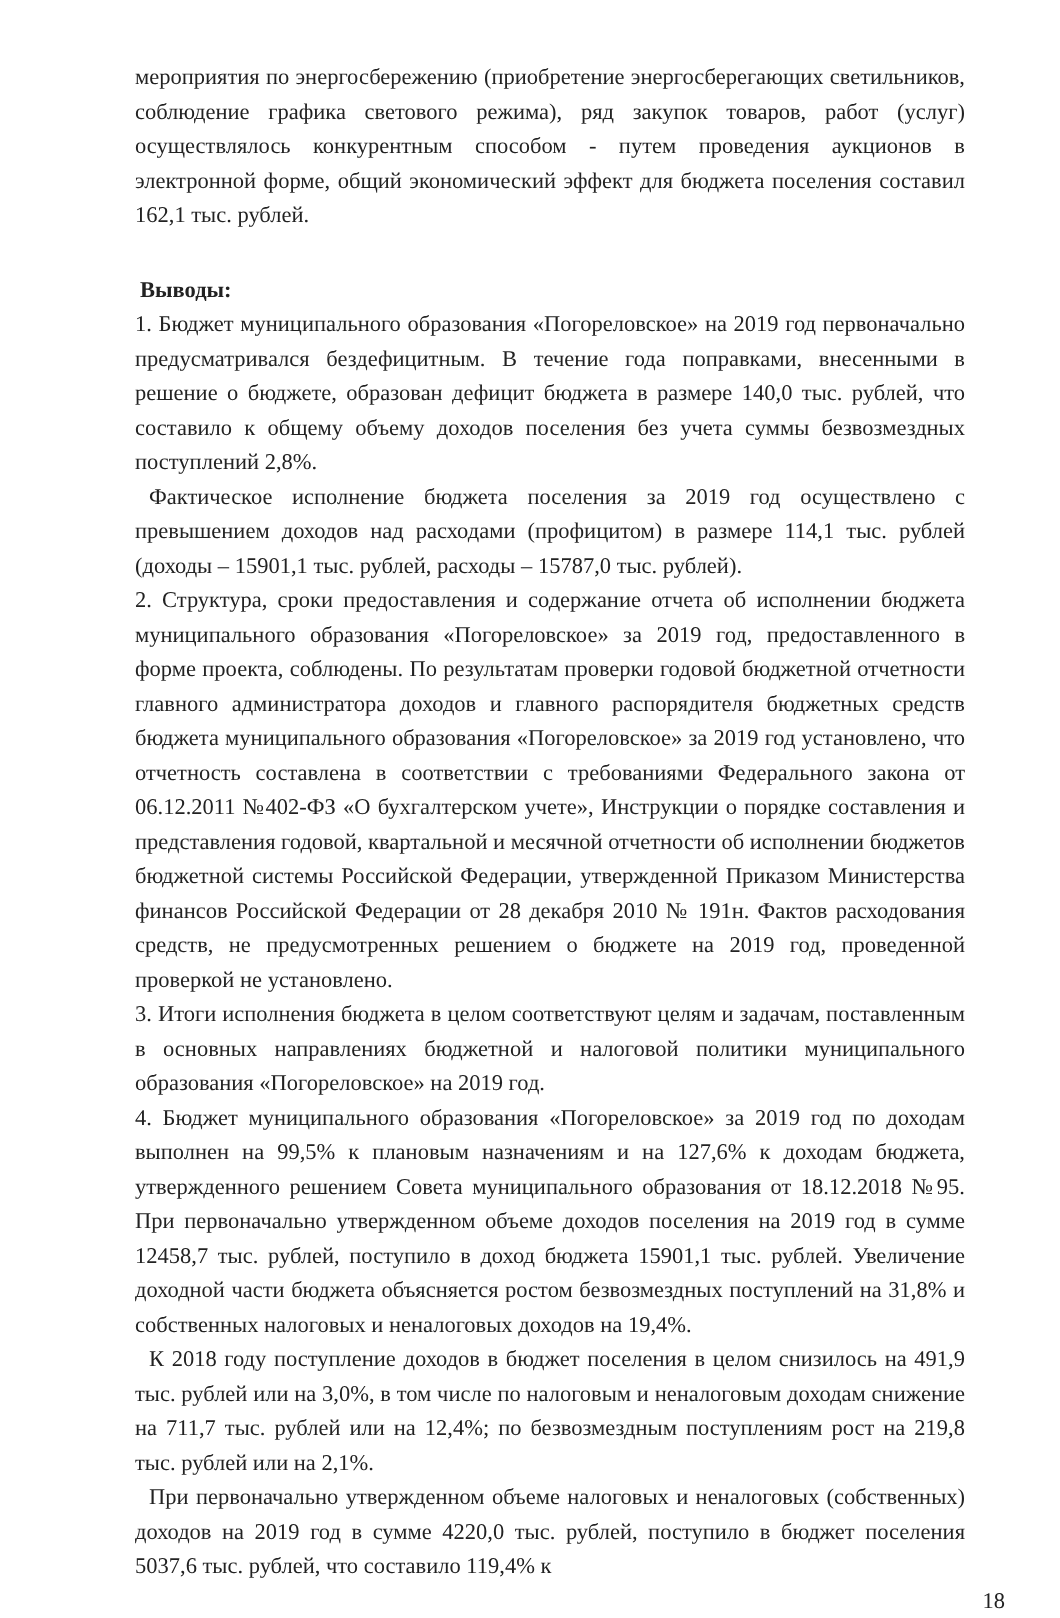мероприятия по энергосбережению (приобретение энергосберегающих светильников, соблюдение графика светового режима), ряд закупок товаров, работ (услуг) осуществлялось конкурентным способом - путем проведения аукционов в электронной форме, общий экономический эффект для бюджета поселения составил 162,1 тыс. рублей.
Выводы:
1. Бюджет муниципального образования «Погореловское» на 2019 год первоначально предусматривался бездефицитным. В течение года поправками, внесенными в решение о бюджете, образован дефицит бюджета в размере 140,0 тыс. рублей, что составило к общему объему доходов поселения без учета суммы безвозмездных поступлений 2,8%.
Фактическое исполнение бюджета поселения за 2019 год осуществлено с превышением доходов над расходами (профицитом) в размере 114,1 тыс. рублей (доходы – 15901,1 тыс. рублей, расходы – 15787,0 тыс. рублей).
2. Структура, сроки предоставления и содержание отчета об исполнении бюджета муниципального образования «Погореловское» за 2019 год, предоставленного в форме проекта, соблюдены. По результатам проверки годовой бюджетной отчетности главного администратора доходов и главного распорядителя бюджетных средств бюджета муниципального образования «Погореловское» за 2019 год установлено, что отчетность составлена в соответствии с требованиями Федерального закона от 06.12.2011 №402-ФЗ «О бухгалтерском учете», Инструкции о порядке составления и представления годовой, квартальной и месячной отчетности об исполнении бюджетов бюджетной системы Российской Федерации, утвержденной Приказом Министерства финансов Российской Федерации от 28 декабря 2010 № 191н. Фактов расходования средств, не предусмотренных решением о бюджете на 2019 год, проведенной проверкой не установлено.
3. Итоги исполнения бюджета в целом соответствуют целям и задачам, поставленным в основных направлениях бюджетной и налоговой политики муниципального образования «Погореловское» на 2019 год.
4. Бюджет муниципального образования «Погореловское» за 2019 год по доходам выполнен на 99,5% к плановым назначениям и на 127,6% к доходам бюджета, утвержденного решением Совета муниципального образования от 18.12.2018 №95. При первоначально утвержденном объеме доходов поселения на 2019 год в сумме 12458,7 тыс. рублей, поступило в доход бюджета 15901,1 тыс. рублей. Увеличение доходной части бюджета объясняется ростом безвозмездных поступлений на 31,8% и собственных налоговых и неналоговых доходов на 19,4%.
К 2018 году поступление доходов в бюджет поселения в целом снизилось на 491,9 тыс. рублей или на 3,0%, в том числе по налоговым и неналоговым доходам снижение на 711,7 тыс. рублей или на 12,4%; по безвозмездным поступлениям рост на 219,8 тыс. рублей или на 2,1%.
При первоначально утвержденном объеме налоговых и неналоговых (собственных) доходов на 2019 год в сумме 4220,0 тыс. рублей, поступило в бюджет поселения 5037,6 тыс. рублей, что составило 119,4% к
18